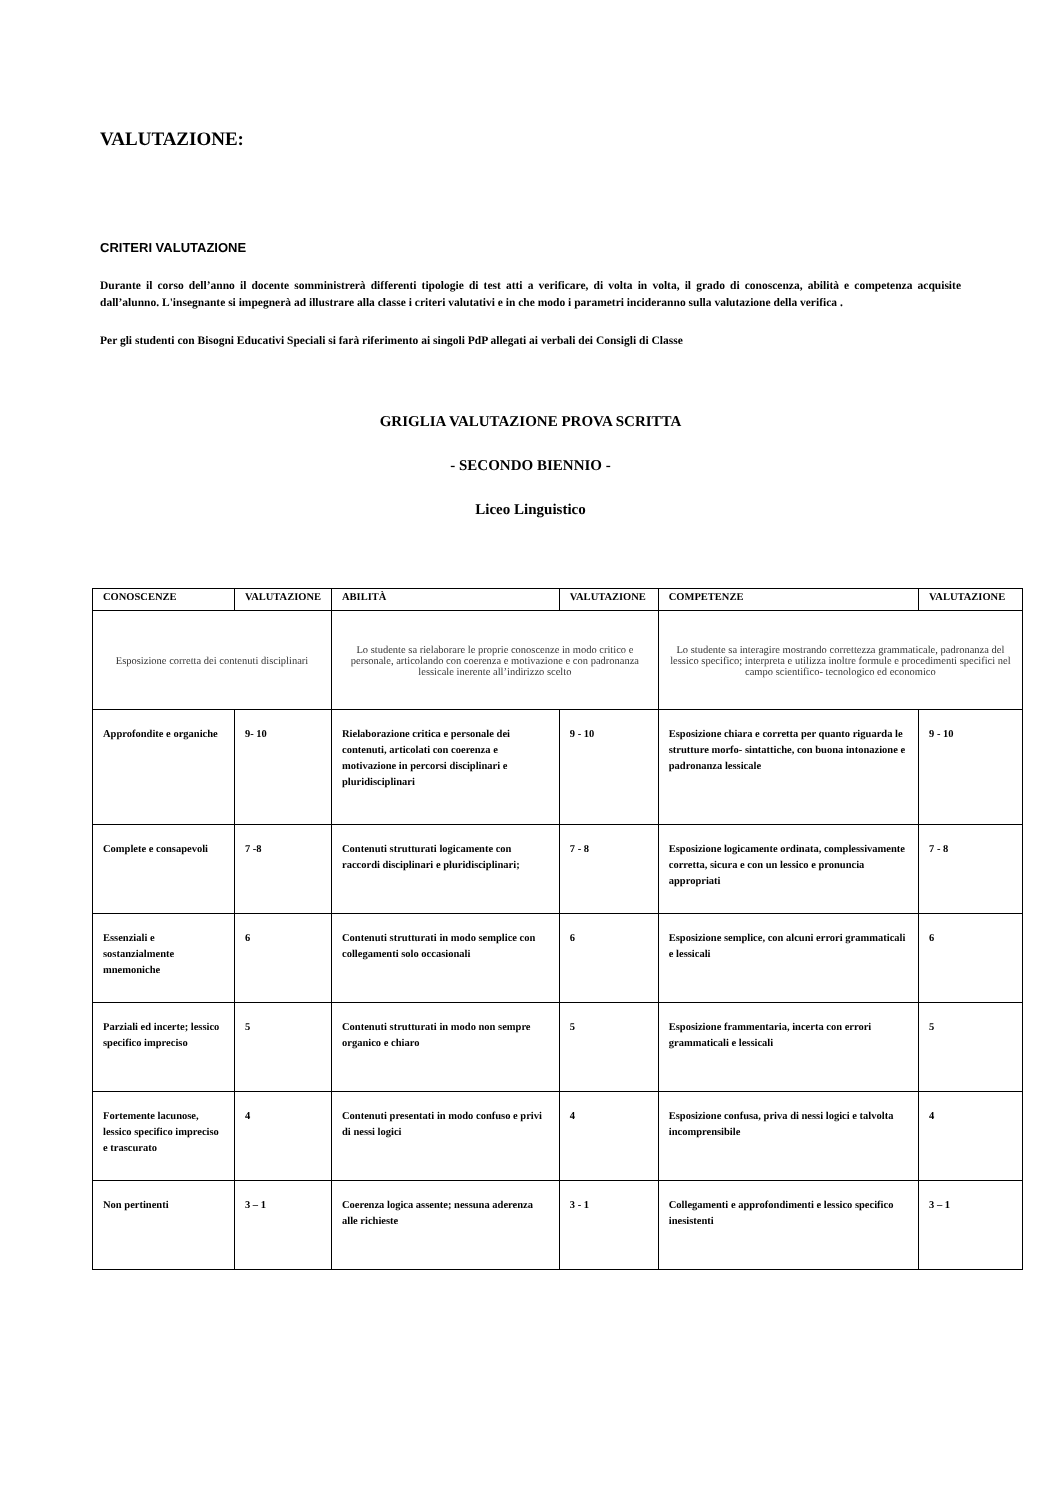VALUTAZIONE:
CRITERI VALUTAZIONE
Durante il corso dell’anno il docente somministrerà differenti tipologie di test atti a verificare, di volta in volta, il grado di conoscenza, abilità e competenza acquisite dall’alunno. L'insegnante si impegnerà ad illustrare alla classe i criteri valutativi e in che modo i parametri incideranno sulla valutazione della verifica .
Per gli studenti con Bisogni Educativi Speciali si farà riferimento ai singoli PdP allegati ai verbali dei Consigli di Classe
GRIGLIA VALUTAZIONE PROVA SCRITTA
- SECONDO BIENNIO -
Liceo Linguistico
| CONOSCENZE | VALUTAZIONE | ABILITÀ | VALUTAZIONE | COMPETENZE | VALUTAZIONE |
| Esposizione corretta dei contenuti disciplinari | | Lo studente sa rielaborare le proprie conoscenze in modo critico e personale, articolando con coerenza e motivazione e con padronanza lessicale inerente all’indirizzo scelto | | Lo studente sa interagire mostrando correttezza grammaticale, padronanza del lessico specifico; interpreta e utilizza inoltre formule e procedimenti specifici nel campo scientifico- tecnologico ed economico | |
| Approfondite e organiche | 9- 10 | Rielaborazione critica e personale dei contenuti, articolati con coerenza e motivazione in percorsi disciplinari e pluridisciplinari | 9 - 10 | Esposizione chiara e corretta per quanto riguarda le strutture morfo- sintattiche, con buona intonazione e padronanza lessicale | 9 - 10 |
| Complete e consapevoli | 7 -8 | Contenuti strutturati logicamente con raccordi disciplinari e pluridisciplinari; | 7 - 8 | Esposizione logicamente ordinata, complessivamente corretta, sicura e con un lessico e pronuncia appropriati | 7 - 8 |
| Essenziali e sostanzialmente mnemoniche | 6 | Contenuti strutturati in modo semplice con collegamenti solo occasionali | 6 | Esposizione semplice, con alcuni errori grammaticali e lessicali | 6 |
| Parziali ed incerte; lessico specifico impreciso | 5 | Contenuti strutturati in modo non sempre organico e chiaro | 5 | Esposizione frammentaria, incerta con errori grammaticali e lessicali | 5 |
| Fortemente lacunose, lessico specifico impreciso e trascurato | 4 | Contenuti presentati in modo confuso e privi di nessi logici | 4 | Esposizione confusa, priva di nessi logici e talvolta incomprensibile | 4 |
| Non pertinenti | 3 – 1 | Coerenza logica assente; nessuna aderenza alle richieste | 3 - 1 | Collegamenti e approfondimenti e lessico specifico inesistenti | 3 – 1 |